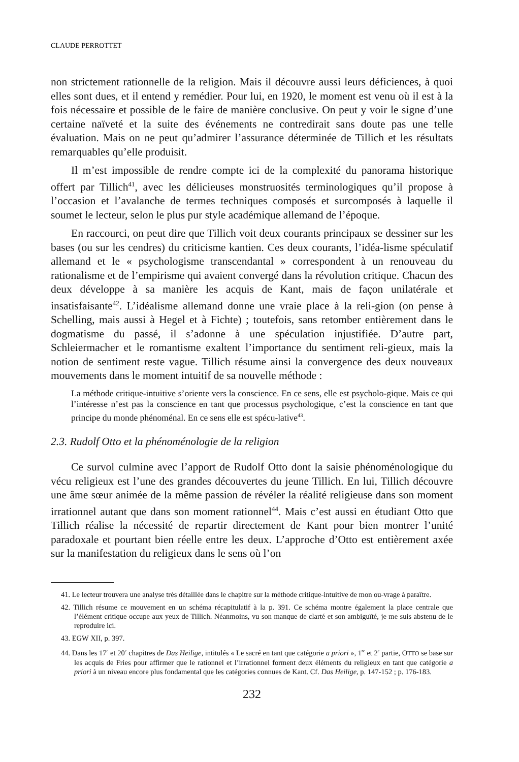CLAUDE PERROTTET
non strictement rationnelle de la religion. Mais il découvre aussi leurs déficiences, à quoi elles sont dues, et il entend y remédier. Pour lui, en 1920, le moment est venu où il est à la fois nécessaire et possible de le faire de manière conclusive. On peut y voir le signe d’une certaine naïveté et la suite des événements ne contredirait sans doute pas une telle évaluation. Mais on ne peut qu’admirer l’assurance déterminée de Tillich et les résultats remarquables qu’elle produisit.
Il m’est impossible de rendre compte ici de la complexité du panorama historique offert par Tillich<sup>41</sup>, avec les délicieuses monstruosités terminologiques qu’il propose à l’occasion et l’avalanche de termes techniques composés et surcomposés à laquelle il soumet le lecteur, selon le plus pur style académique allemand de l’époque.
En raccourci, on peut dire que Tillich voit deux courants principaux se dessiner sur les bases (ou sur les cendres) du criticisme kantien. Ces deux courants, l’idéa-lisme spéculatif allemand et le « psychologisme transcendantal » correspondent à un renouveau du rationalisme et de l’empirisme qui avaient convergé dans la révolution critique. Chacun des deux développe à sa manière les acquis de Kant, mais de façon unilatérale et insatisfaisante<sup>42</sup>. L’idéalisme allemand donne une vraie place à la reli-gion (on pense à Schelling, mais aussi à Hegel et à Fichte) ; toutefois, sans retomber entièrement dans le dogmatisme du passé, il s’adonne à une spéculation injustifiée. D’autre part, Schleiermacher et le romantisme exaltent l’importance du sentiment reli-gieux, mais la notion de sentiment reste vague. Tillich résume ainsi la convergence des deux nouveaux mouvements dans le moment intuitif de sa nouvelle méthode :
La méthode critique-intuitive s’oriente vers la conscience. En ce sens, elle est psycholo-gique. Mais ce qui l’intéresse n’est pas la conscience en tant que processus psychologique, c’est la conscience en tant que principe du monde phénoménal. En ce sens elle est spécu-lative<sup>43</sup>.
2.3. Rudolf Otto et la phénoménologie de la religion
Ce survol culmine avec l’apport de Rudolf Otto dont la saisie phénoménologique du vécu religieux est l’une des grandes découvertes du jeune Tillich. En lui, Tillich découvre une âme sœur animée de la même passion de révéler la réalité religieuse dans son moment irrationnel autant que dans son moment rationnel<sup>44</sup>. Mais c’est aussi en étudiant Otto que Tillich réalise la nécessité de repartir directement de Kant pour bien montrer l’unité paradoxale et pourtant bien réelle entre les deux. L’approche d’Otto est entièrement axée sur la manifestation du religieux dans le sens où l’on
41. Le lecteur trouvera une analyse très détaillée dans le chapitre sur la méthode critique-intuitive de mon ou-vrage à paraître.
42. Tillich résume ce mouvement en un schéma récapitulatif à la p. 391. Ce schéma montre également la place centrale que l’élément critique occupe aux yeux de Tillich. Néanmoins, vu son manque de clarté et son ambiguïté, je me suis abstenu de le reproduire ici.
43. EGW XII, p. 397.
44. Dans les 17<sup>e</sup> et 20<sup>e</sup> chapitres de Das Heilige, intitulés « Le sacré en tant que catégorie a priori », 1<sup>re</sup> et 2<sup>e</sup> partie, OTTO se base sur les acquis de Fries pour affirmer que le rationnel et l’irrationnel forment deux éléments du religieux en tant que catégorie a priori à un niveau encore plus fondamental que les catégories connues de Kant. Cf. Das Heilige, p. 147-152 ; p. 176-183.
232